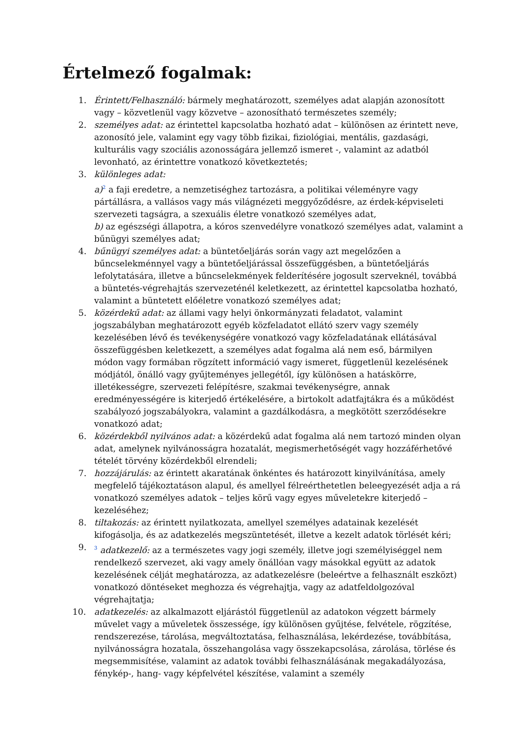Értelmező fogalmak:
1. Érintett/Felhasználó: bármely meghatározott, személyes adat alapján azonosított vagy – közvetlenül vagy közvetve – azonosítható természetes személy;
2. személyes adat: az érintettel kapcsolatba hozható adat – különösen az érintett neve, azonosító jele, valamint egy vagy több fizikai, fiziológiai, mentális, gazdasági, kulturális vagy szociális azonosságára jellemző ismeret -, valamint az adatból levonható, az érintettre vonatkozó következtetés;
3. különleges adat:
a)<sup>2</sup> a faji eredetre, a nemzetiséghez tartozásra, a politikai véleményre vagy pártállásra, a vallásos vagy más világnézeti meggyőződésre, az érdek-képviseleti szervezeti tagságra, a szexuális életre vonatkozó személyes adat,
b) az egészségi állapotra, a kóros szenvedélyre vonatkozó személyes adat, valamint a bűnügyi személyes adat;
4. bűnügyi személyes adat: a büntetőeljárás során vagy azt megelőzően a bűncselekménnyel vagy a büntetőeljárással összefüggésben, a büntetőeljárás lefolytatására, illetve a bűncselekmények felderítésére jogosult szerveknél, továbbá a büntetés-végrehajtás szervezeténél keletkezett, az érintettel kapcsolatba hozható, valamint a büntetett előéletre vonatkozó személyes adat;
5. közérdekű adat: az állami vagy helyi önkormányzati feladatot, valamint jogszabályban meghatározott egyéb közfeladatot ellátó szerv vagy személy kezelésében lévő és tevékenységére vonatkozó vagy közfeladatának ellátásával összefüggésben keletkezett, a személyes adat fogalma alá nem eső, bármilyen módon vagy formában rögzített információ vagy ismeret, függetlenül kezelésének módjától, önálló vagy gyűjteményes jellegétől, így különösen a hatáskörre, illetékességre, szervezeti felépítésre, szakmai tevékenységre, annak eredményességére is kiterjedő értékelésére, a birtokolt adatfajtákra és a működést szabályozó jogszabályokra, valamint a gazdálkodásra, a megkötött szerződésekre vonatkozó adat;
6. közérdekből nyilvános adat: a közérdekű adat fogalma alá nem tartozó minden olyan adat, amelynek nyilvánosságra hozatalát, megismerhetőségét vagy hozzáférhetővé tételét törvény közérdekből elrendeli;
7. hozzájárulás: az érintett akaratának önkéntes és határozott kinyilvánítása, amely megfelelő tájékoztatáson alapul, és amellyel félreérthetetlen beleegyezését adja a rá vonatkozó személyes adatok – teljes körű vagy egyes műveletekre kiterjedő – kezeléséhez;
8. tiltakozás: az érintett nyilatkozata, amellyel személyes adatainak kezelését kifogásolja, és az adatkezelés megszüntetését, illetve a kezelt adatok törlését kéri;
9.
<sup>3</sup> adatkezelő: az a természetes vagy jogi személy, illetve jogi személyiséggel nem rendelkező szervezet, aki vagy amely önállóan vagy másokkal együtt az adatok kezelésének célját meghatározza, az adatkezelésre (beleértve a felhasznált eszközt) vonatkozó döntéseket meghozza és végrehajtja, vagy az adatfeldolgozóval végrehajtatja;
10. adatkezelés: az alkalmazott eljárástól függetlenül az adatokon végzett bármely művelet vagy a műveletek összessége, így különösen gyűjtése, felvétele, rögzítése, rendszerezése, tárolása, megváltoztatása, felhasználása, lekérdezése, továbbítása, nyilvánosságra hozatala, összehangolása vagy összekapcsolása, zárolása, törlése és megsemmisítése, valamint az adatok további felhasználásának megakadályozása, fénykép-, hang- vagy képfelvétel készítése, valamint a személy